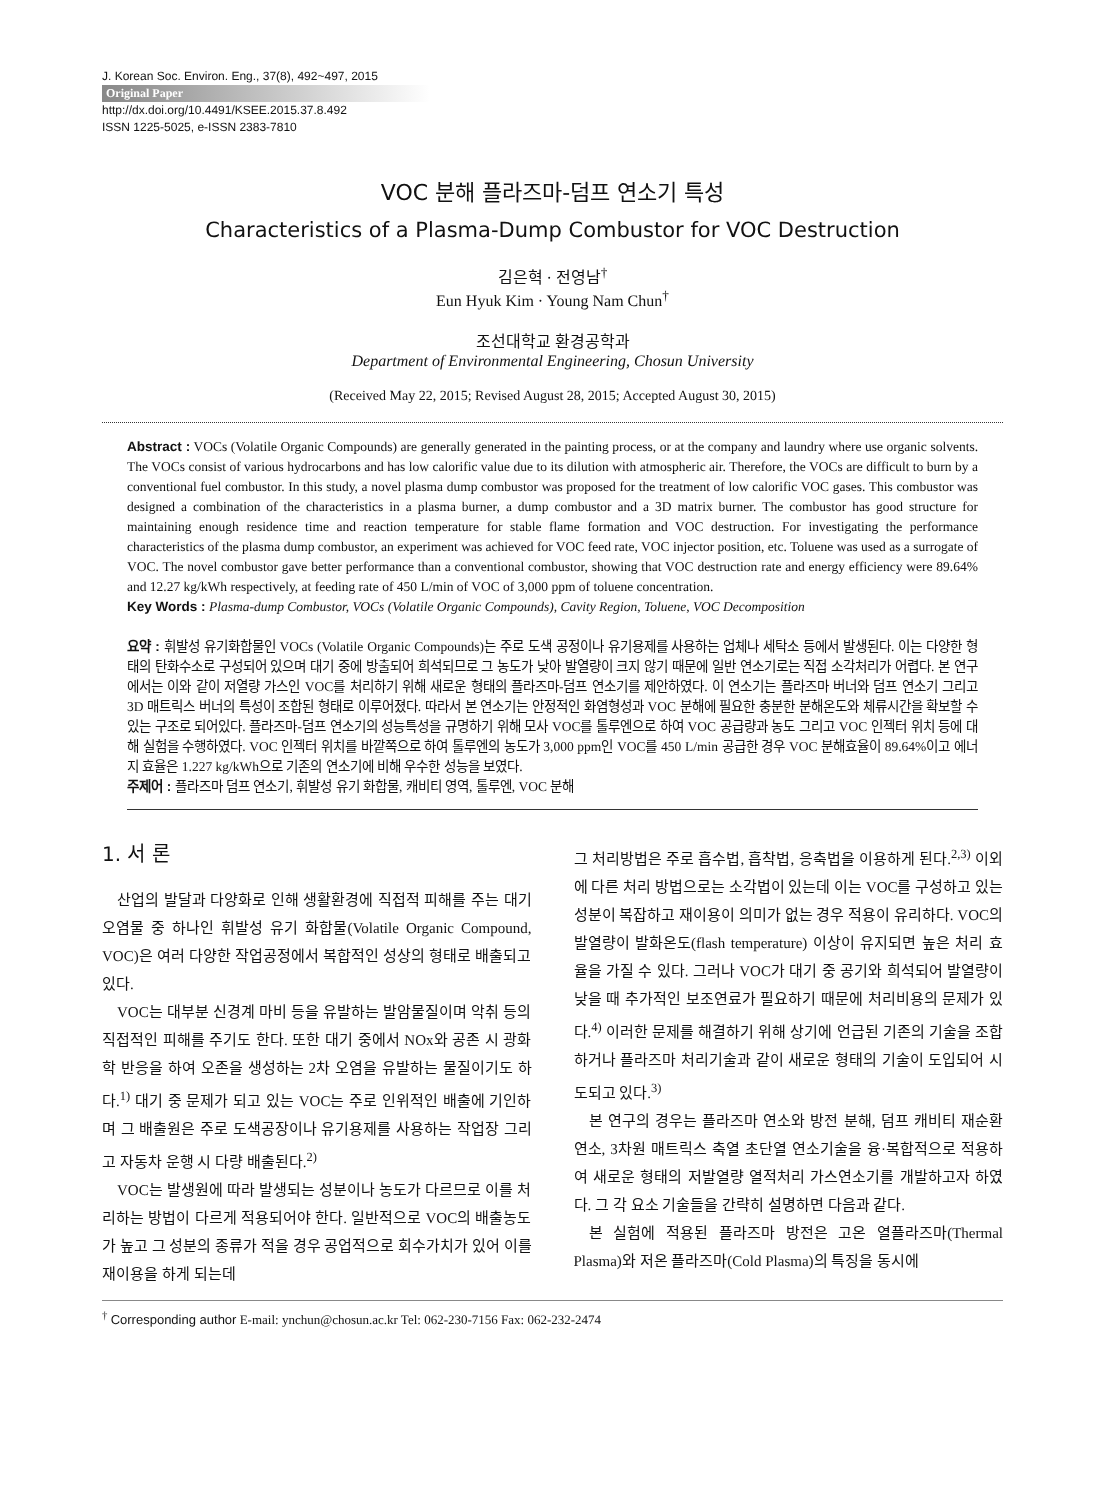J. Korean Soc. Environ. Eng., 37(8), 492~497, 2015
Original Paper
http://dx.doi.org/10.4491/KSEE.2015.37.8.492
ISSN 1225-5025, e-ISSN 2383-7810
VOC 분해 플라즈마-덤프 연소기 특성
Characteristics of a Plasma-Dump Combustor for VOC Destruction
김은혁 · 전영남<sup>†</sup>
Eun Hyuk Kim · Young Nam Chun<sup>†</sup>
조선대학교 환경공학과
Department of Environmental Engineering, Chosun University
(Received May 22, 2015; Revised August 28, 2015; Accepted August 30, 2015)
Abstract : VOCs (Volatile Organic Compounds) are generally generated in the painting process, or at the company and laundry where use organic solvents. The VOCs consist of various hydrocarbons and has low calorific value due to its dilution with atmospheric air. Therefore, the VOCs are difficult to burn by a conventional fuel combustor. In this study, a novel plasma dump combustor was proposed for the treatment of low calorific VOC gases. This combustor was designed a combination of the characteristics in a plasma burner, a dump combustor and a 3D matrix burner. The combustor has good structure for maintaining enough residence time and reaction temperature for stable flame formation and VOC destruction. For investigating the performance characteristics of the plasma dump combustor, an experiment was achieved for VOC feed rate, VOC injector position, etc. Toluene was used as a surrogate of VOC. The novel combustor gave better performance than a conventional combustor, showing that VOC destruction rate and energy efficiency were 89.64% and 12.27 kg/kWh respectively, at feeding rate of 450 L/min of VOC of 3,000 ppm of toluene concentration.
Key Words : Plasma-dump Combustor, VOCs (Volatile Organic Compounds), Cavity Region, Toluene, VOC Decomposition
요약 : 휘발성 유기화합물인 VOCs (Volatile Organic Compounds)는 주로 도색 공정이나 유기용제를 사용하는 업체나 세탁소 등에서 발생된다. 이는 다양한 형태의 탄화수소로 구성되어 있으며 대기 중에 방출되어 희석되므로 그 농도가 낮아 발열량이 크지 않기 때문에 일반 연소기로는 직접 소각처리가 어렵다. 본 연구에서는 이와 같이 저열량 가스인 VOC를 처리하기 위해 새로운 형태의 플라즈마-덤프 연소기를 제안하였다. 이 연소기는 플라즈마 버너와 덤프 연소기 그리고 3D 매트릭스 버너의 특성이 조합된 형태로 이루어졌다. 따라서 본 연소기는 안정적인 화염형성과 VOC 분해에 필요한 충분한 분해온도와 체류시간을 확보할 수 있는 구조로 되어있다. 플라즈마-덤프 연소기의 성능특성을 규명하기 위해 모사 VOC를 톨루엔으로 하여 VOC 공급량과 농도 그리고 VOC 인젝터 위치 등에 대해 실험을 수행하였다. VOC 인젝터 위치를 바깥쪽으로 하여 톨루엔의 농도가 3,000 ppm인 VOC를 450 L/min 공급한 경우 VOC 분해효율이 89.64%이고 에너지 효율은 1.227 kg/kWh으로 기존의 연소기에 비해 우수한 성능을 보였다.
주제어 : 플라즈마 덤프 연소기, 휘발성 유기 화합물, 캐비티 영역, 톨루엔, VOC 분해
1. 서 론
산업의 발달과 다양화로 인해 생활환경에 직접적 피해를 주는 대기 오염물 중 하나인 휘발성 유기 화합물(Volatile Organic Compound, VOC)은 여러 다양한 작업공정에서 복합적인 성상의 형태로 배출되고 있다.
VOC는 대부분 신경계 마비 등을 유발하는 발암물질이며 악취 등의 직접적인 피해를 주기도 한다. 또한 대기 중에서 NOx와 공존 시 광화학 반응을 하여 오존을 생성하는 2차 오염을 유발하는 물질이기도 하다.<sup>1)</sup> 대기 중 문제가 되고 있는 VOC는 주로 인위적인 배출에 기인하며 그 배출원은 주로 도색공장이나 유기용제를 사용하는 작업장 그리고 자동차 운행 시 다량 배출된다.<sup>2)</sup>
VOC는 발생원에 따라 발생되는 성분이나 농도가 다르므로 이를 처리하는 방법이 다르게 적용되어야 한다. 일반적으로 VOC의 배출농도가 높고 그 성분의 종류가 적을 경우 공업적으로 회수가치가 있어 이를 재이용을 하게 되는데
그 처리방법은 주로 흡수법, 흡착법, 응축법을 이용하게 된다.<sup>2,3)</sup> 이외에 다른 처리 방법으로는 소각법이 있는데 이는 VOC를 구성하고 있는 성분이 복잡하고 재이용이 의미가 없는 경우 적용이 유리하다. VOC의 발열량이 발화온도(flash temperature) 이상이 유지되면 높은 처리 효율을 가질 수 있다. 그러나 VOC가 대기 중 공기와 희석되어 발열량이 낮을 때 추가적인 보조연료가 필요하기 때문에 처리비용의 문제가 있다.<sup>4)</sup> 이러한 문제를 해결하기 위해 상기에 언급된 기존의 기술을 조합하거나 플라즈마 처리기술과 같이 새로운 형태의 기술이 도입되어 시도되고 있다.<sup>3)</sup>
본 연구의 경우는 플라즈마 연소와 방전 분해, 덤프 캐비티 재순환 연소, 3차원 매트릭스 축열 초단열 연소기술을 융·복합적으로 적용하여 새로운 형태의 저발열량 열적처리 가스연소기를 개발하고자 하였다. 그 각 요소 기술들을 간략히 설명하면 다음과 같다.
본 실험에 적용된 플라즈마 방전은 고온 열플라즈마(Thermal Plasma)와 저온 플라즈마(Cold Plasma)의 특징을 동시에
<sup>†</sup> Corresponding author E-mail: ynchun@chosun.ac.kr Tel: 062-230-7156 Fax: 062-232-2474